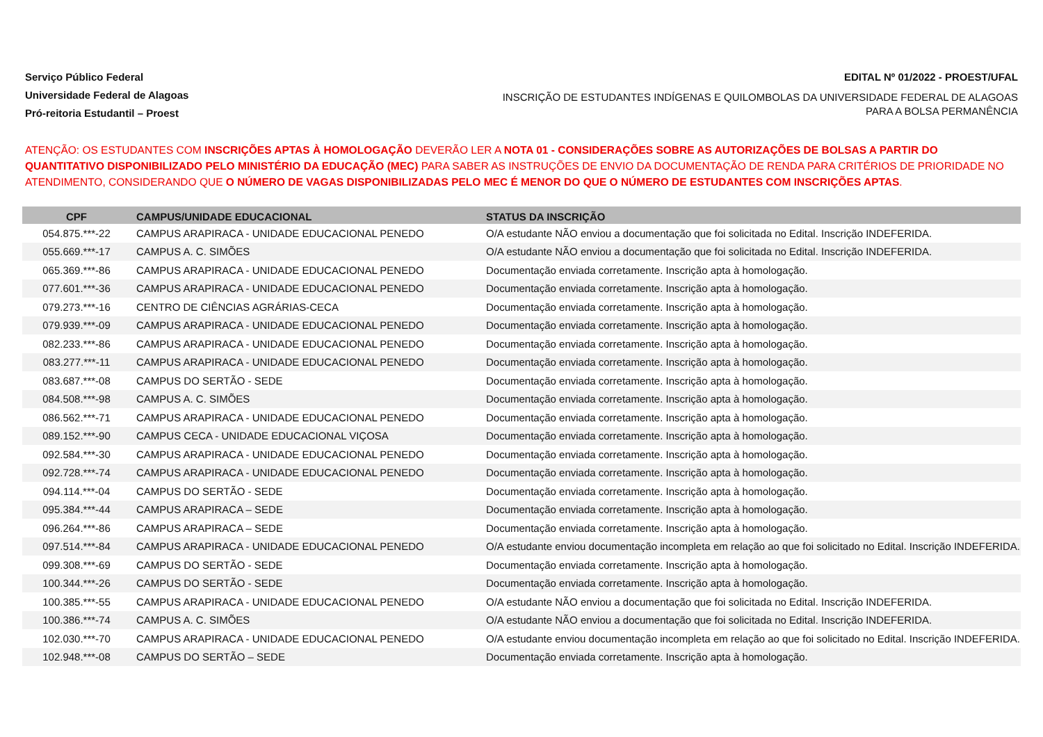Serviço Público Federal
Universidade Federal de Alagoas
Pró-reitoria Estudantil – Proest
EDITAL Nº 01/2022 - PROEST/UFAL
INSCRIÇÃO DE ESTUDANTES INDÍGENAS E QUILOMBOLAS DA UNIVERSIDADE FEDERAL DE ALAGOAS PARA A BOLSA PERMANÊNCIA
ATENÇÃO: OS ESTUDANTES COM INSCRIÇÕES APTAS À HOMOLOGAÇÃO DEVERÃO LER A NOTA 01 - CONSIDERAÇÕES SOBRE AS AUTORIZAÇÕES DE BOLSAS A PARTIR DO QUANTITATIVO DISPONIBILIZADO PELO MINISTÉRIO DA EDUCAÇÃO (MEC) PARA SABER AS INSTRUÇÕES DE ENVIO DA DOCUMENTAÇÃO DE RENDA PARA CRITÉRIOS DE PRIORIDADE NO ATENDIMENTO, CONSIDERANDO QUE O NÚMERO DE VAGAS DISPONIBILIZADAS PELO MEC É MENOR DO QUE O NÚMERO DE ESTUDANTES COM INSCRIÇÕES APTAS.
| CPF | CAMPUS/UNIDADE EDUCACIONAL | STATUS DA INSCRIÇÃO |
| --- | --- | --- |
| 054.875.***-22 | CAMPUS ARAPIRACA - UNIDADE EDUCACIONAL PENEDO | O/A estudante NÃO enviou a documentação que foi solicitada no Edital. Inscrição INDEFERIDA. |
| 055.669.***-17 | CAMPUS A. C. SIMÕES | O/A estudante NÃO enviou a documentação que foi solicitada no Edital. Inscrição INDEFERIDA. |
| 065.369.***-86 | CAMPUS ARAPIRACA - UNIDADE EDUCACIONAL PENEDO | Documentação enviada corretamente. Inscrição apta à homologação. |
| 077.601.***-36 | CAMPUS ARAPIRACA - UNIDADE EDUCACIONAL PENEDO | Documentação enviada corretamente. Inscrição apta à homologação. |
| 079.273.***-16 | CENTRO DE CIÊNCIAS AGRÁRIAS-CECA | Documentação enviada corretamente. Inscrição apta à homologação. |
| 079.939.***-09 | CAMPUS ARAPIRACA - UNIDADE EDUCACIONAL PENEDO | Documentação enviada corretamente. Inscrição apta à homologação. |
| 082.233.***-86 | CAMPUS ARAPIRACA - UNIDADE EDUCACIONAL PENEDO | Documentação enviada corretamente. Inscrição apta à homologação. |
| 083.277.***-11 | CAMPUS ARAPIRACA - UNIDADE EDUCACIONAL PENEDO | Documentação enviada corretamente. Inscrição apta à homologação. |
| 083.687.***-08 | CAMPUS DO SERTÃO - SEDE | Documentação enviada corretamente. Inscrição apta à homologação. |
| 084.508.***-98 | CAMPUS A. C. SIMÕES | Documentação enviada corretamente. Inscrição apta à homologação. |
| 086.562.***-71 | CAMPUS ARAPIRACA - UNIDADE EDUCACIONAL PENEDO | Documentação enviada corretamente. Inscrição apta à homologação. |
| 089.152.***-90 | CAMPUS CECA - UNIDADE EDUCACIONAL VIÇOSA | Documentação enviada corretamente. Inscrição apta à homologação. |
| 092.584.***-30 | CAMPUS ARAPIRACA - UNIDADE EDUCACIONAL PENEDO | Documentação enviada corretamente. Inscrição apta à homologação. |
| 092.728.***-74 | CAMPUS ARAPIRACA - UNIDADE EDUCACIONAL PENEDO | Documentação enviada corretamente. Inscrição apta à homologação. |
| 094.114.***-04 | CAMPUS DO SERTÃO - SEDE | Documentação enviada corretamente. Inscrição apta à homologação. |
| 095.384.***-44 | CAMPUS ARAPIRACA – SEDE | Documentação enviada corretamente. Inscrição apta à homologação. |
| 096.264.***-86 | CAMPUS ARAPIRACA – SEDE | Documentação enviada corretamente. Inscrição apta à homologação. |
| 097.514.***-84 | CAMPUS ARAPIRACA - UNIDADE EDUCACIONAL PENEDO | O/A estudante enviou documentação incompleta em relação ao que foi solicitado no Edital. Inscrição INDEFERIDA. |
| 099.308.***-69 | CAMPUS DO SERTÃO - SEDE | Documentação enviada corretamente. Inscrição apta à homologação. |
| 100.344.***-26 | CAMPUS DO SERTÃO - SEDE | Documentação enviada corretamente. Inscrição apta à homologação. |
| 100.385.***-55 | CAMPUS ARAPIRACA - UNIDADE EDUCACIONAL PENEDO | O/A estudante NÃO enviou a documentação que foi solicitada no Edital. Inscrição INDEFERIDA. |
| 100.386.***-74 | CAMPUS A. C. SIMÕES | O/A estudante NÃO enviou a documentação que foi solicitada no Edital. Inscrição INDEFERIDA. |
| 102.030.***-70 | CAMPUS ARAPIRACA - UNIDADE EDUCACIONAL PENEDO | O/A estudante enviou documentação incompleta em relação ao que foi solicitado no Edital. Inscrição INDEFERIDA. |
| 102.948.***-08 | CAMPUS DO SERTÃO – SEDE | Documentação enviada corretamente. Inscrição apta à homologação. |